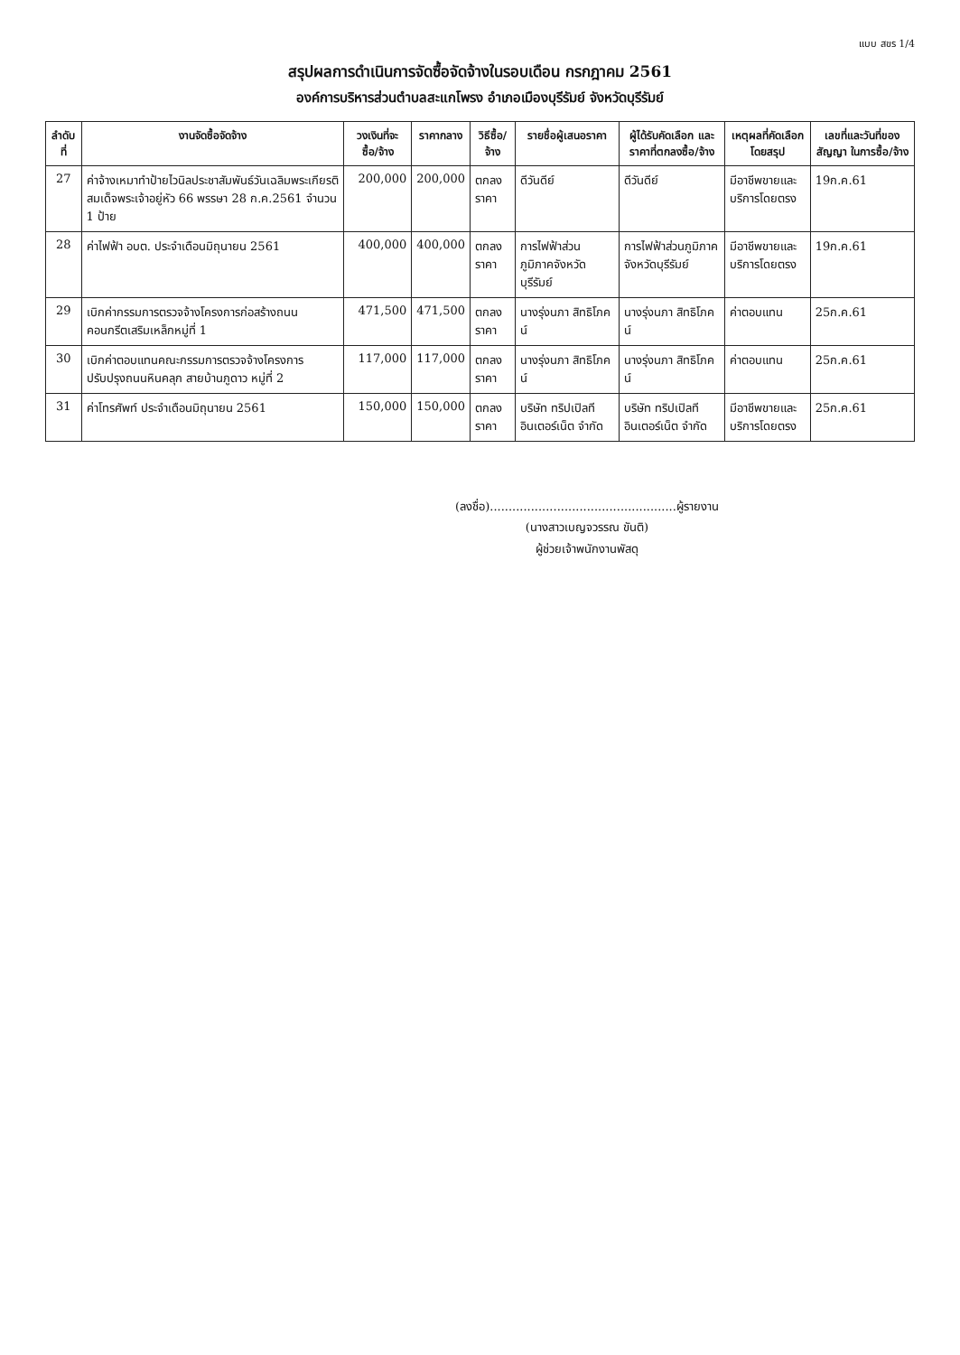แบบ สขร 1/4
สรุปผลการดำเนินการจัดซื้อจัดจ้างในรอบเดือน กรกฎาคม 2561
องค์การบริหารส่วนตำบลสะแกโพรง อำเภอเมืองบุรีรัมย์ จังหวัดบุรีรัมย์
| ลำดับที่ | งานจัดซื้อจัดจ้าง | วงเงินที่จะซื้อ/จ้าง | ราคากลาง | วิธีซื้อ/จ้าง | รายชื่อผู้เสนอราคา | ผู้ได้รับคัดเลือก และราคาที่ตกลงซื้อ/จ้าง | เหตุผลที่คัดเลือกโดยสรุป | เลขที่และวันที่ของสัญญา ในการซื้อ/จ้าง |
| --- | --- | --- | --- | --- | --- | --- | --- | --- |
| 27 | ค่าจ้างเหมาทำป้ายไวนิลประชาสัมพันธ์วันเฉลิมพระเกียรติสมเด็จพระเจ้าอยู่หัว 66 พรรษา 28 ก.ค.2561 จำนวน 1 ป้าย | 200,000 | 200,000 | ตกลงราคา | ดีวันดีย์ | ดีวันดีย์ | มีอาชีพขายและบริการโดยตรง | 19ก.ค.61 |
| 28 | ค่าไฟฟ้า อบต. ประจำเดือนมิถุนายน 2561 | 400,000 | 400,000 | ตกลงราคา | การไฟฟ้าส่วนภูมิภาคจังหวัดบุรีรัมย์ | การไฟฟ้าส่วนภูมิภาคจังหวัดบุรีรัมย์ | มีอาชีพขายและบริการโดยตรง | 19ก.ค.61 |
| 29 | เบิกค่ากรรมการตรวจจ้างโครงการก่อสร้างถนนคอนกรีตเสริมเหล็กหมู่ที่ 1 | 471,500 | 471,500 | ตกลงราคา | นางรุ่งนภา สิทธิโภคน์ | นางรุ่งนภา สิทธิโภคน์ | ค่าตอบแทน | 25ก.ค.61 |
| 30 | เบิกค่าตอบแทนคณะกรรมการตรวจจ้างโครงการปรับปรุงถนนหินคลุก สายบ้านภูดาว หมู่ที่ 2 | 117,000 | 117,000 | ตกลงราคา | นางรุ่งนภา สิทธิโภคน์ | นางรุ่งนภา สิทธิโภคน์ | ค่าตอบแทน | 25ก.ค.61 |
| 31 | ค่าโทรศัพท์ ประจำเดือนมิถุนายน 2561 | 150,000 | 150,000 | ตกลงราคา | บริษัท ทริปเปิลที อินเตอร์เน็ต จำกัด | บริษัท ทริปเปิลที อินเตอร์เน็ต จำกัด | มีอาชีพขายและบริการโดยตรง | 25ก.ค.61 |
(ลงชื่อ)..................................................ผู้รายงาน
(นางสาวเบญจวรรณ ขันติ)
ผู้ช่วยเจ้าพนักงานพัสดุ